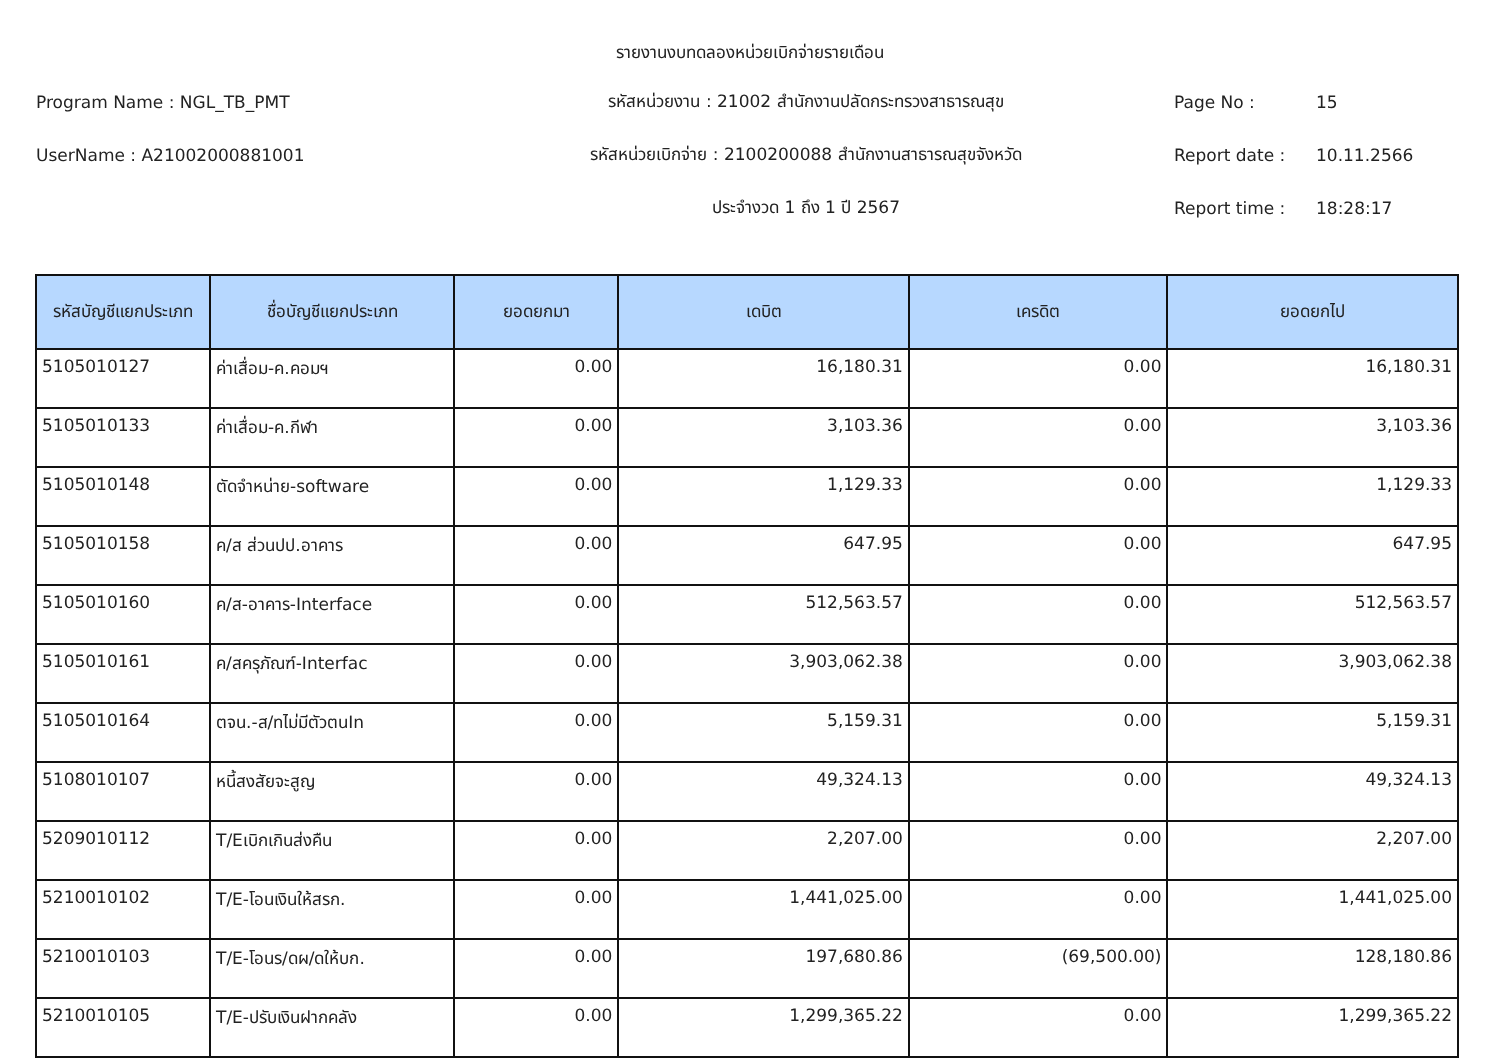รายงานงบทดลองหน่วยเบิกจ่ายรายเดือน
Program Name : NGL_TB_PMT รหัสหน่วยงาน : 21002 สำนักงานปลัดกระทรวงสาธารณสุข Page No : 15
UserName : A21002000881001 รหัสหน่วยเบิกจ่าย : 2100200088 สำนักงานสาธารณสุขจังหวัด Report date : 10.11.2566
ประจำงวด 1 ถึง 1 ปี 2567 Report time : 18:28:17
| รหัสบัญชีแยกประเภท | ชื่อบัญชีแยกประเภท | ยอดยกมา | เดบิต | เครดิต | ยอดยกไป |
| --- | --- | --- | --- | --- | --- |
| 5105010127 | ค่าเสื่อม-ค.คอมฯ | 0.00 | 16,180.31 | 0.00 | 16,180.31 |
| 5105010133 | ค่าเสื่อม-ค.กีฬา | 0.00 | 3,103.36 | 0.00 | 3,103.36 |
| 5105010148 | ตัดจำหน่าย-software | 0.00 | 1,129.33 | 0.00 | 1,129.33 |
| 5105010158 | ค/ส ส่วนปป.อาคาร | 0.00 | 647.95 | 0.00 | 647.95 |
| 5105010160 | ค/ส-อาคาร-Interface | 0.00 | 512,563.57 | 0.00 | 512,563.57 |
| 5105010161 | ค/สครุภัณฑ์-Interfac | 0.00 | 3,903,062.38 | 0.00 | 3,903,062.38 |
| 5105010164 | ตจน.-ส/ทไม่มีตัวตนIn | 0.00 | 5,159.31 | 0.00 | 5,159.31 |
| 5108010107 | หนี้สงสัยจะสูญ | 0.00 | 49,324.13 | 0.00 | 49,324.13 |
| 5209010112 | T/Eเบิกเกินส่งคืน | 0.00 | 2,207.00 | 0.00 | 2,207.00 |
| 5210010102 | T/E-โอนเงินให้สรก. | 0.00 | 1,441,025.00 | 0.00 | 1,441,025.00 |
| 5210010103 | T/E-โอนร/ดผ/ดให้บก. | 0.00 | 197,680.86 | (69,500.00) | 128,180.86 |
| 5210010105 | T/E-ปรับเงินฝากคลัง | 0.00 | 1,299,365.22 | 0.00 | 1,299,365.22 |